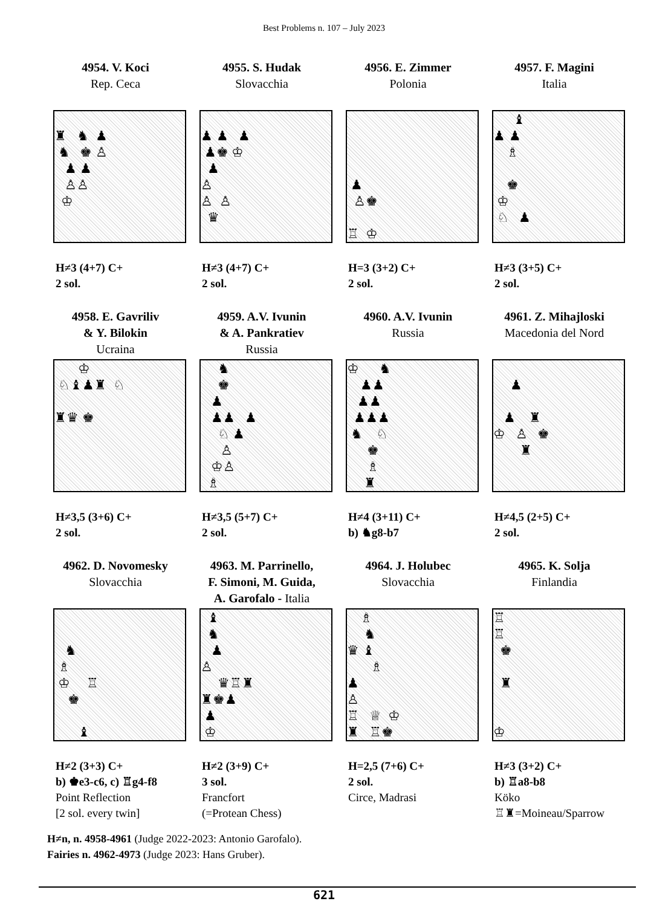Best Problems n. 107 – July 2023
4954. V. Koci
Rep. Ceca
♜ ♞ ♟
♞ ♚ ♙
♟ ♟
♙♙
♔
H≠3 (4+7) C+
2 sol.
4955. S. Hudak
Slovacchia
♟ ♟ ♟
♟♚ ♔
♟
♙
♙ ♙
♛
H≠3 (4+7) C+
2 sol.
4956. E. Zimmer
Polonia
♟
♙♚
♖ ♔
H=3 (3+2) C+
2 sol.
4957. F. Magini
Italia
♝
♟ ♟
♗
♚
♔
♘ ♟
H≠3 (3+5) C+
2 sol.
4958. E. Gavriliv
& Y. Bilokin
Ucraina
♔
♘♝♟♜ ♘
♜♛ ♚
H≠3,5 (3+6) C+
2 sol.
4959. A.V. Ivunin
& A. Pankratiev
Russia
♞
♚
♟
♟♟ ♟
♘ ♟
♙
♔♙
♗
H≠3,5 (5+7) C+
2 sol.
4960. A.V. Ivunin
Russia
♔ ♞
♟♟
♟♟
♟♟♟
♞ ♘
♚
♗
♜
H≠4 (3+11) C+
b) ♞g8-b7
4961. Z. Mihajloski
Macedonia del Nord
♟
♟ ♜
♔ ♙ ♚
♜
H≠4,5 (2+5) C+
2 sol.
4962. D. Novomesky
Slovacchia
♞
♗
♔ ♖
♚
♝
H≠2 (3+3) C+
b) ♚e3-c6, c) ♖g4-f8
Point Reflection
[2 sol. every twin]
4963. M. Parrinello,
F. Simoni, M. Guida,
A. Garofalo - Italia
♝
♞
♟
♙
♛♖♜
♜♚♟
♟
♔
H≠2 (3+9) C+
3 sol.
Francfort
(=Protean Chess)
4964. J. Holubec
Slovacchia
♗
♞
♛ ♝
♗
♟
♙
♖ ♕ ♔
♜ ♖♚
H=2,5 (7+6) C+
2 sol.
Circe, Madrasi
4965. K. Solja
Finlandia
♖
♖
♚
♜
♔
H≠3 (3+2) C+
b) ♖a8-b8
Köko
♖♜=Moineau/Sparrow
H≠n, n. 4958-4961 (Judge 2022-2023: Antonio Garofalo).
Fairies n. 4962-4973 (Judge 2023: Hans Gruber).
621